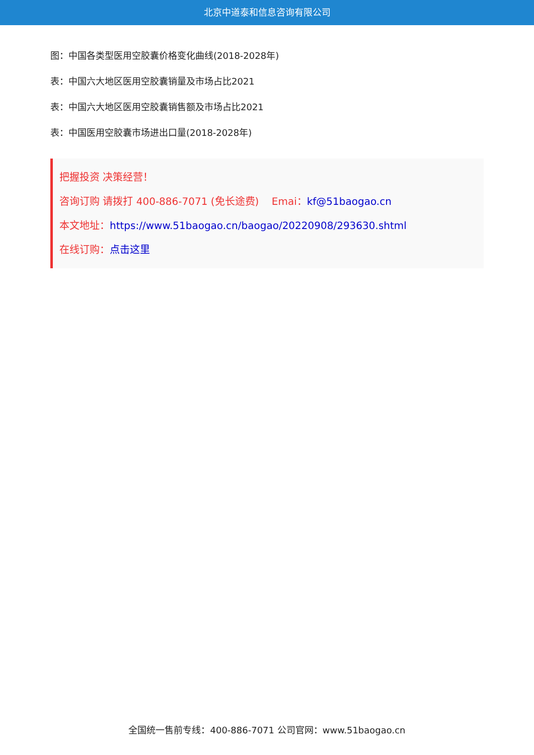北京中道泰和信息咨询有限公司
图：中国各类型医用空胶囊价格变化曲线(2018-2028年)
表：中国六大地区医用空胶囊销量及市场占比2021
表：中国六大地区医用空胶囊销售额及市场占比2021
表：中国医用空胶囊市场进出口量(2018-2028年)
把握投资 决策经营！
咨询订购 请拨打 400-886-7071 (免长途费) Emai：kf@51baogao.cn
本文地址：https://www.51baogao.cn/baogao/20220908/293630.shtml
在线订购：点击这里
全国统一售前专线：400-886-7071 公司官网：www.51baogao.cn